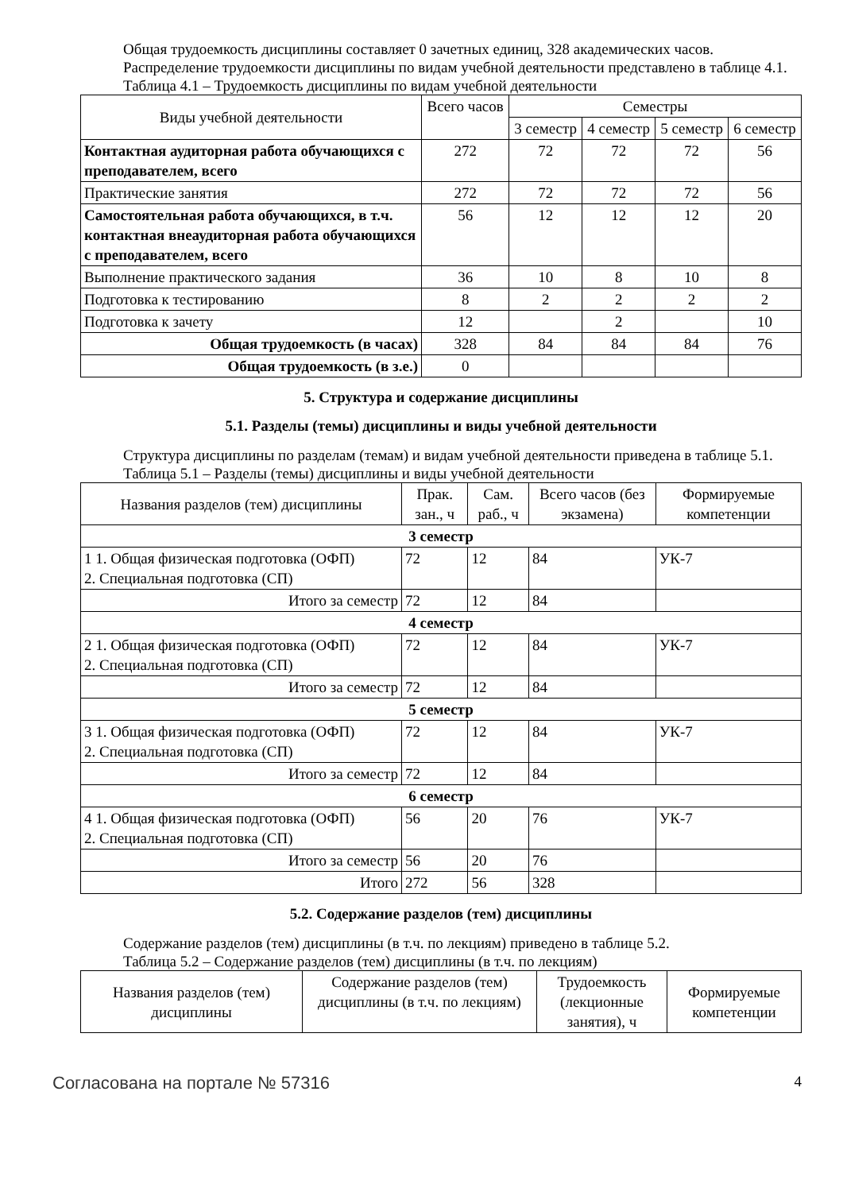Общая трудоемкость дисциплины составляет 0 зачетных единиц, 328 академических часов.
Распределение трудоемкости дисциплины по видам учебной деятельности представлено в таблице 4.1.
Таблица 4.1 – Трудоемкость дисциплины по видам учебной деятельности
| Виды учебной деятельности | Всего часов | Семестры | | | |
| --- | --- | --- | --- | --- | --- |
| | | 3 семестр | 4 семестр | 5 семестр | 6 семестр |
| Контактная аудиторная работа обучающихся с преподавателем, всего | 272 | 72 | 72 | 72 | 56 |
| Практические занятия | 272 | 72 | 72 | 72 | 56 |
| Самостоятельная работа обучающихся, в т.ч. контактная внеаудиторная работа обучающихся с преподавателем, всего | 56 | 12 | 12 | 12 | 20 |
| Выполнение практического задания | 36 | 10 | 8 | 10 | 8 |
| Подготовка к тестированию | 8 | 2 | 2 | 2 | 2 |
| Подготовка к зачету | 12 | | 2 | | 10 |
| Общая трудоемкость (в часах) | 328 | 84 | 84 | 84 | 76 |
| Общая трудоемкость (в з.е.) | 0 | | | | |
5. Структура и содержание дисциплины
5.1. Разделы (темы) дисциплины и виды учебной деятельности
Структура дисциплины по разделам (темам) и видам учебной деятельности приведена в таблице 5.1.
Таблица 5.1 – Разделы (темы) дисциплины и виды учебной деятельности
| Названия разделов (тем) дисциплины | Прак. зан., ч | Сам. раб., ч | Всего часов (без экзамена) | Формируемые компетенции |
| --- | --- | --- | --- | --- |
| 3 семестр | | | | |
| 1 1. Общая физическая подготовка (ОФП) 2. Специальная подготовка (СП) | 72 | 12 | 84 | УК-7 |
| Итого за семестр | 72 | 12 | 84 | |
| 4 семестр | | | | |
| 2 1. Общая физическая подготовка (ОФП) 2. Специальная подготовка (СП) | 72 | 12 | 84 | УК-7 |
| Итого за семестр | 72 | 12 | 84 | |
| 5 семестр | | | | |
| 3 1. Общая физическая подготовка (ОФП) 2. Специальная подготовка (СП) | 72 | 12 | 84 | УК-7 |
| Итого за семестр | 72 | 12 | 84 | |
| 6 семестр | | | | |
| 4 1. Общая физическая подготовка (ОФП) 2. Специальная подготовка (СП) | 56 | 20 | 76 | УК-7 |
| Итого за семестр | 56 | 20 | 76 | |
| Итого | 272 | 56 | 328 | |
5.2. Содержание разделов (тем) дисциплины
Содержание разделов (тем) дисциплины (в т.ч. по лекциям) приведено в таблице 5.2.
Таблица 5.2 – Содержание разделов (тем) дисциплины (в т.ч. по лекциям)
| Названия разделов (тем) дисциплины | Содержание разделов (тем) дисциплины (в т.ч. по лекциям) | Трудоемкость (лекционные занятия), ч | Формируемые компетенции |
| --- | --- | --- | --- |
Согласована на портале № 57316 4